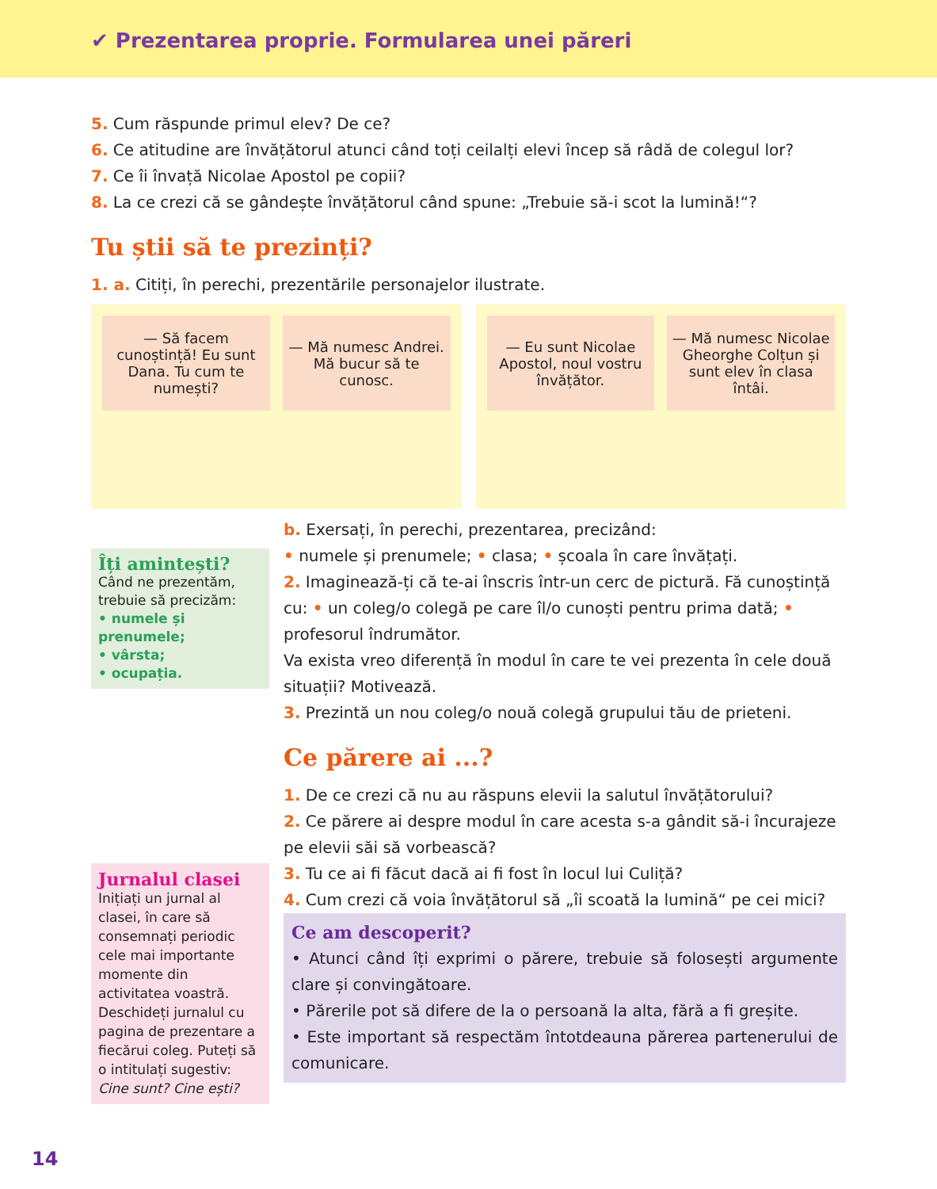✔ Prezentarea proprie. Formularea unei păreri
5. Cum răspunde primul elev? De ce?
6. Ce atitudine are învățătorul atunci când toți ceilalți elevi încep să râdă de colegul lor?
7. Ce îi învață Nicolae Apostol pe copii?
8. La ce crezi că se gândește învățătorul când spune: „Trebuie să-i scot la lumină!“?
Tu știi să te prezinți?
1. a. Citiți, în perechi, prezentările personajelor ilustrate.
— Să facem cunoștință! Eu sunt Dana. Tu cum te numești?
— Mă numesc Andrei. Mă bucur să te cunosc.
— Eu sunt Nicolae Apostol, noul vostru învățător.
— Mă numesc Nicolae Gheorghe Colțun și sunt elev în clasa întâi.
Îți amintești?
Când ne prezentăm, trebuie să precizăm:
• numele și prenumele;
• vârsta;
• ocupația.
Jurnalul clasei
Inițiați un jurnal al clasei, în care să consemnați periodic cele mai importante momente din activitatea voastră. Deschideți jurnalul cu pagina de prezentare a fiecărui coleg. Puteți să o intitulați sugestiv: Cine sunt? Cine ești?
b. Exersați, în perechi, prezentarea, precizând:
• numele și prenumele; • clasa; • școala în care învățați.
2. Imaginează-ți că te-ai înscris într-un cerc de pictură. Fă cunoștință cu: • un coleg/o colegă pe care îl/o cunoști pentru prima dată; • profesorul îndrumător.
Va exista vreo diferență în modul în care te vei prezenta în cele două situații? Motivează.
3. Prezintă un nou coleg/o nouă colegă grupului tău de prieteni.
Ce părere ai ...?
1. De ce crezi că nu au răspuns elevii la salutul învățătorului?
2. Ce părere ai despre modul în care acesta s-a gândit să-i încurajeze pe elevii săi să vorbească?
3. Tu ce ai fi făcut dacă ai fi fost în locul lui Culiță?
4. Cum crezi că voia învățătorul să „îi scoată la lumină“ pe cei mici?
Ce am descoperit?
• Atunci când îți exprimi o părere, trebuie să folosești argumente clare și convingătoare.
• Părerile pot să difere de la o persoană la alta, fără a fi greșite.
• Este important să respectăm întotdeauna părerea partenerului de comunicare.
14